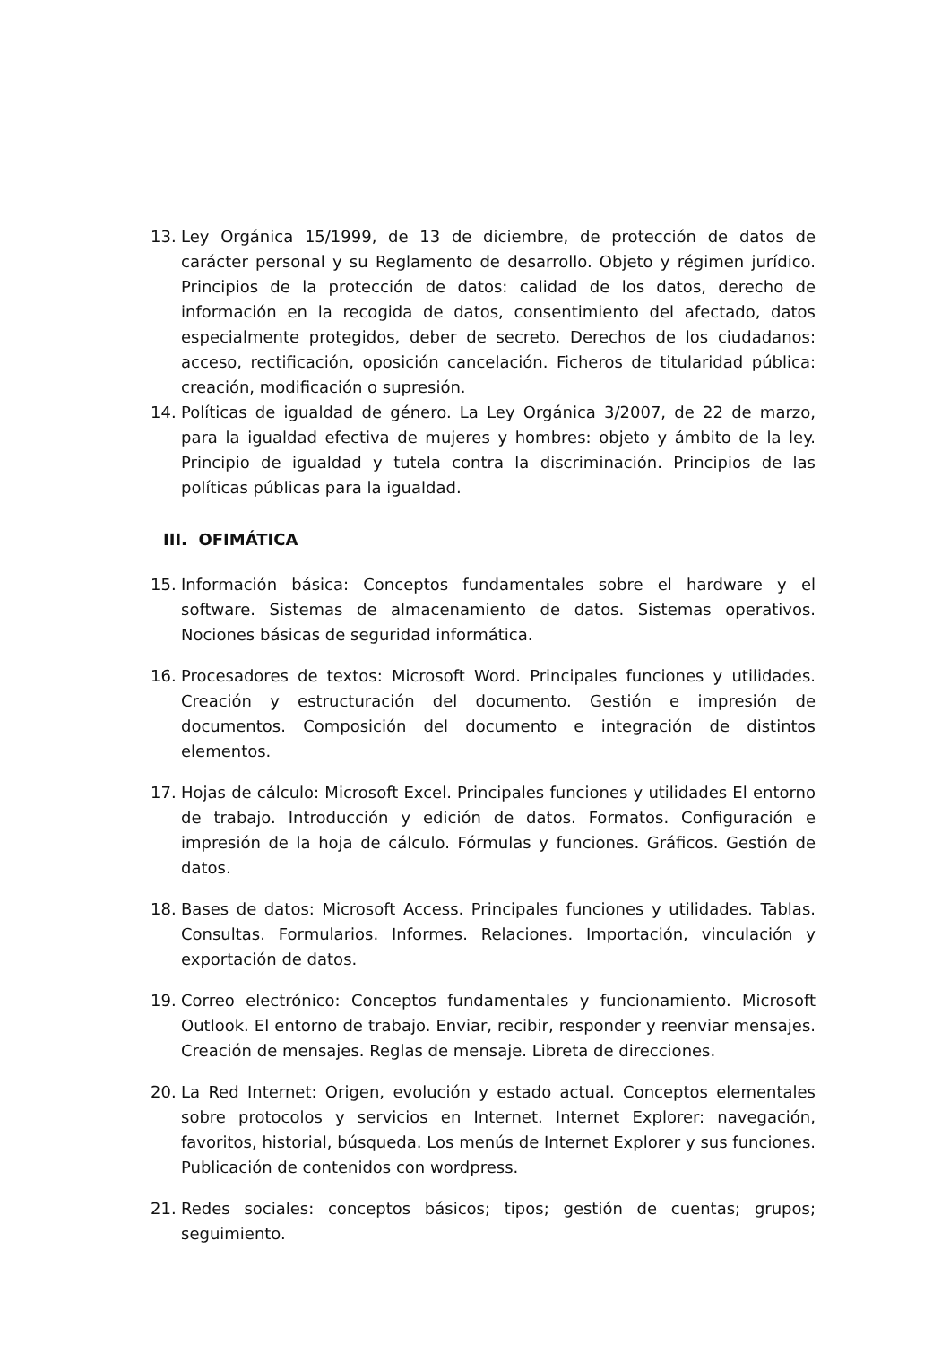13. Ley Orgánica 15/1999, de 13 de diciembre, de protección de datos de carácter personal y su Reglamento de desarrollo. Objeto y régimen jurídico. Principios de la protección de datos: calidad de los datos, derecho de información en la recogida de datos, consentimiento del afectado, datos especialmente protegidos, deber de secreto. Derechos de los ciudadanos: acceso, rectificación, oposición cancelación. Ficheros de titularidad pública: creación, modificación o supresión.
14. Políticas de igualdad de género. La Ley Orgánica 3/2007, de 22 de marzo, para la igualdad efectiva de mujeres y hombres: objeto y ámbito de la ley. Principio de igualdad y tutela contra la discriminación. Principios de las políticas públicas para la igualdad.
III. OFIMÁTICA
15. Información básica: Conceptos fundamentales sobre el hardware y el software. Sistemas de almacenamiento de datos. Sistemas operativos. Nociones básicas de seguridad informática.
16. Procesadores de textos: Microsoft Word. Principales funciones y utilidades. Creación y estructuración del documento. Gestión e impresión de documentos. Composición del documento e integración de distintos elementos.
17. Hojas de cálculo: Microsoft Excel. Principales funciones y utilidades El entorno de trabajo. Introducción y edición de datos. Formatos. Configuración e impresión de la hoja de cálculo. Fórmulas y funciones. Gráficos. Gestión de datos.
18. Bases de datos: Microsoft Access. Principales funciones y utilidades. Tablas. Consultas. Formularios. Informes. Relaciones. Importación, vinculación y exportación de datos.
19. Correo electrónico: Conceptos fundamentales y funcionamiento. Microsoft Outlook. El entorno de trabajo. Enviar, recibir, responder y reenviar mensajes. Creación de mensajes. Reglas de mensaje. Libreta de direcciones.
20. La Red Internet: Origen, evolución y estado actual. Conceptos elementales sobre protocolos y servicios en Internet. Internet Explorer: navegación, favoritos, historial, búsqueda. Los menús de Internet Explorer y sus funciones. Publicación de contenidos con wordpress.
21. Redes sociales: conceptos básicos; tipos; gestión de cuentas; grupos; seguimiento.